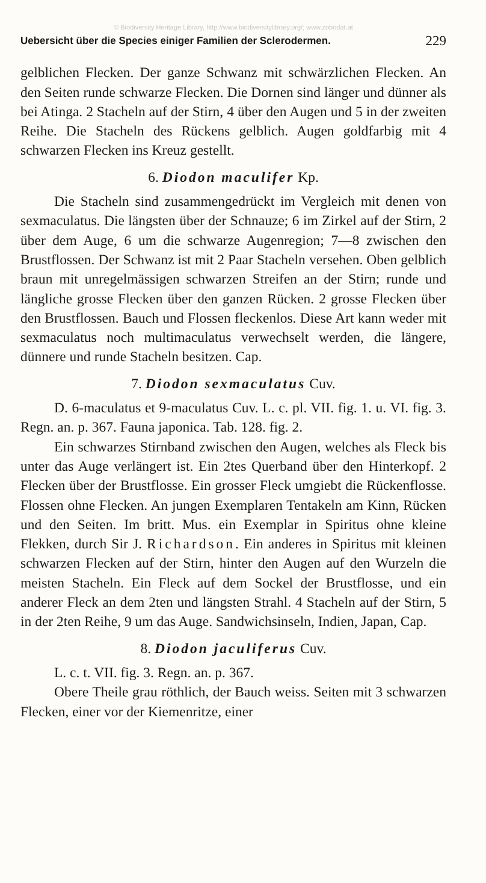© Biodiversity Heritage Library, http://www.biodiversitylibrary.org/; www.zobodat.at
Uebersicht über die Species einiger Familien der Sclerodermen. 229
gelblichen Flecken. Der ganze Schwanz mit schwärzlichen Flecken. An den Seiten runde schwarze Flecken. Die Dornen sind länger und dünner als bei Atinga. 2 Stacheln auf der Stirn, 4 über den Augen und 5 in der zweiten Reihe. Die Stacheln des Rückens gelblich. Augen goldfarbig mit 4 schwarzen Flecken ins Kreuz gestellt.
6. Diodon maculifer Kp.
Die Stacheln sind zusammengedrückt im Vergleich mit denen von sexmaculatus. Die längsten über der Schnauze; 6 im Zirkel auf der Stirn, 2 über dem Auge, 6 um die schwarze Augenregion; 7—8 zwischen den Brustflossen. Der Schwanz ist mit 2 Paar Stacheln versehen. Oben gelblich braun mit unregelmässigen schwarzen Streifen an der Stirn; runde und längliche grosse Flecken über den ganzen Rücken. 2 grosse Flecken über den Brustflossen. Bauch und Flossen fleckenlos. Diese Art kann weder mit sexmaculatus noch multimaculatus verwechselt werden, die längere, dünnere und runde Stacheln besitzen. Cap.
7. Diodon sexmaculatus Cuv.
D. 6-maculatus et 9-maculatus Cuv. L. c. pl. VII. fig. 1. u. VI. fig. 3. Regn. an. p. 367. Fauna japonica. Tab. 128. fig. 2.
Ein schwarzes Stirnband zwischen den Augen, welches als Fleck bis unter das Auge verlängert ist. Ein 2tes Querband über den Hinterkopf. 2 Flecken über der Brustflosse. Ein grosser Fleck umgiebt die Rückenflosse. Flossen ohne Flecken. An jungen Exemplaren Tentakeln am Kinn, Rücken und den Seiten. Im britt. Mus. ein Exemplar in Spiritus ohne kleine Flekken, durch Sir J. Richardson. Ein anderes in Spiritus mit kleinen schwarzen Flecken auf der Stirn, hinter den Augen auf den Wurzeln die meisten Stacheln. Ein Fleck auf dem Sockel der Brustflosse, und ein anderer Fleck an dem 2ten und längsten Strahl. 4 Stacheln auf der Stirn, 5 in der 2ten Reihe, 9 um das Auge. Sandwichsinseln, Indien, Japan, Cap.
8. Diodon jaculiferus Cuv.
L. c. t. VII. fig. 3. Regn. an. p. 367.
Obere Theile grau röthlich, der Bauch weiss. Seiten mit 3 schwarzen Flecken, einer vor der Kiemenritze, einer